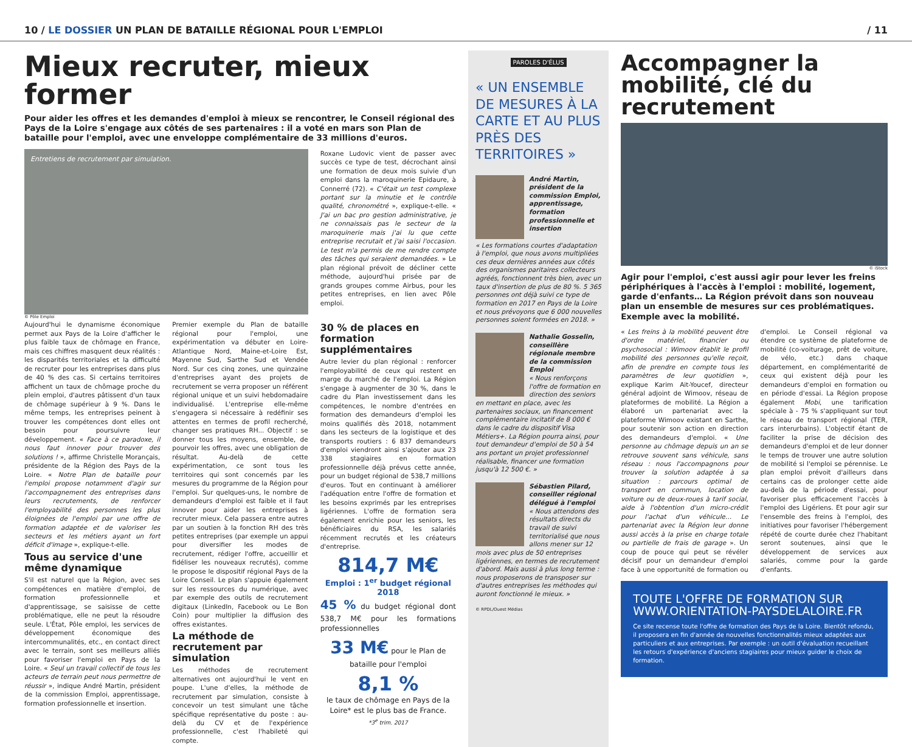10 / LE DOSSIER UN PLAN DE BATAILLE RÉGIONAL POUR L'EMPLOI
/ 11
Mieux recruter, mieux former
Pour aider les offres et les demandes d'emploi à mieux se rencontrer, le Conseil régional des Pays de la Loire s'engage aux côtés de ses partenaires : il a voté en mars son Plan de bataille pour l'emploi, avec une enveloppe complémentaire de 33 millions d'euros.
Entretiens de recrutement par simulation.
© Pôle Emploi
Roxane Ludovic vient de passer avec succès ce type de test, décrochant ainsi une formation de deux mois suivie d'un emploi dans la maroquinerie Epidaure, à Connerré (72). « C'était un test complexe portant sur la minutie et le contrôle qualité, chronométré », explique-t-elle. « J'ai un bac pro gestion administrative, je ne connaissais pas le secteur de la maroquinerie mais j'ai lu que cette entreprise recrutait et j'ai saisi l'occasion. Le test m'a permis de me rendre compte des tâches qui seraient demandées. » Le plan régional prévoit de décliner cette méthode, aujourd'hui prisée par de grands groupes comme Airbus, pour les petites entreprises, en lien avec Pôle emploi.
Aujourd'hui le dynamisme économique permet aux Pays de la Loire d'afficher le plus faible taux de chômage en France, mais ces chiffres masquent deux réalités : les disparités territoriales et la difficulté de recruter pour les entreprises dans plus de 40 % des cas. Si certains territoires affichent un taux de chômage proche du plein emploi, d'autres pâtissent d'un taux de chômage supérieur à 9 %. Dans le même temps, les entreprises peinent à trouver les compétences dont elles ont besoin pour poursuivre leur développement. « Face à ce paradoxe, il nous faut innover pour trouver des solutions ! », affirme Christelle Morançais, présidente de la Région des Pays de la Loire. « Notre Plan de bataille pour l'emploi propose notamment d'agir sur l'accompagnement des entreprises dans leurs recrutements, de renforcer l'employabilité des personnes les plus éloignées de l'emploi par une offre de formation adaptée et de valoriser les secteurs et les métiers ayant un fort déficit d'image », explique-t-elle.
Tous au service d'une même dynamique
S'il est naturel que la Région, avec ses compétences en matière d'emploi, de formation professionnelle et d'apprentissage, se saisisse de cette problématique, elle ne peut la résoudre seule. L'État, Pôle emploi, les services de développement économique des intercommunalités, etc., en contact direct avec le terrain, sont ses meilleurs alliés pour favoriser l'emploi en Pays de la Loire. « Seul un travail collectif de tous les acteurs de terrain peut nous permettre de réussir », indique André Martin, président de la commission Emploi, apprentissage, formation professionnelle et insertion.
Premier exemple du Plan de bataille régional pour l'emploi, une expérimentation va débuter en Loire-Atlantique Nord, Maine-et-Loire Est, Mayenne Sud, Sarthe Sud et Vendée Nord. Sur ces cinq zones, une quinzaine d'entreprises ayant des projets de recrutement se verra proposer un référent régional unique et un suivi hebdomadaire individualisé. L'entreprise elle-même s'engagera si nécessaire à redéfinir ses attentes en termes de profil recherché, changer ses pratiques RH... Objectif : se donner tous les moyens, ensemble, de pourvoir les offres, avec une obligation de résultat. Au-delà de cette expérimentation, ce sont tous les territoires qui sont concernés par les mesures du programme de la Région pour l'emploi. Sur quelques-uns, le nombre de demandeurs d'emploi est faible et il faut innover pour aider les entreprises à recruter mieux. Cela passera entre autres par un soutien à la fonction RH des très petites entreprises (par exemple un appui pour diversifier les modes de recrutement, rédiger l'offre, accueillir et fidéliser les nouveaux recrutés), comme le propose le dispositif régional Pays de la Loire Conseil. Le plan s'appuie également sur les ressources du numérique, avec par exemple des outils de recrutement digitaux (LinkedIn, Facebook ou Le Bon Coin) pour multiplier la diffusion des offres existantes.
La méthode de recrutement par simulation
Les méthodes de recrutement alternatives ont aujourd'hui le vent en poupe. L'une d'elles, la méthode de recrutement par simulation, consiste à concevoir un test simulant une tâche spécifique représentative du poste : au-delà du CV et de l'expérience professionnelle, c'est l'habileté qui compte.
30 % de places en formation supplémentaires
Autre levier du plan régional : renforcer l'employabilité de ceux qui restent en marge du marché de l'emploi. La Région s'engage à augmenter de 30 %, dans le cadre du Plan investissement dans les compétences, le nombre d'entrées en formation des demandeurs d'emploi les moins qualifiés dès 2018, notamment dans les secteurs de la logistique et des transports routiers : 6 837 demandeurs d'emploi viendront ainsi s'ajouter aux 23 338 stagiaires en formation professionnelle déjà prévus cette année, pour un budget régional de 538,7 millions d'euros. Tout en continuant à améliorer l'adéquation entre l'offre de formation et les besoins exprimés par les entreprises ligériennes. L'offre de formation sera également enrichie pour les seniors, les bénéficiaires du RSA, les salariés récemment recrutés et les créateurs d'entreprise.
814,7 M€
Emploi : 1<sup>er</sup> budget régional 2018
45 % du budget régional dont 538,7 M€ pour les formations professionnelles
33 M€ pour le Plan de bataille pour l'emploi
8,1 %
le taux de chômage en Pays de la Loire* est le plus bas de France.
*3<sup>e</sup> trim. 2017
PAROLES D'ÉLUS
« UN ENSEMBLE DE MESURES À LA CARTE ET AU PLUS PRÈS DES TERRITOIRES »
André Martin, président de la commission Emploi, apprentissage, formation professionnelle et insertion
« Les formations courtes d'adaptation à l'emploi, que nous avons multipliées ces deux dernières années aux côtés des organismes paritaires collecteurs agréés, fonctionnent très bien, avec un taux d'insertion de plus de 80 %. 5 365 personnes ont déjà suivi ce type de formation en 2017 en Pays de la Loire et nous prévoyons que 6 000 nouvelles personnes soient formées en 2018. »
Nathalie Gosselin, conseillère régionale membre de la commission Emploi
« Nous renforçons l'offre de formation en direction des seniors en mettant en place, avec les partenaires sociaux, un financement complémentaire incitatif de 8 000 € dans le cadre du dispositif Visa Métiers+. La Région pourra ainsi, pour tout demandeur d'emploi de 50 à 54 ans portant un projet professionnel réalisable, financer une formation jusqu'à 12 500 €. »
Sébastien Pilard, conseiller régional délégué à l'emploi
« Nous attendons des résultats directs du travail de suivi territorialisé que nous allons mener sur 12 mois avec plus de 50 entreprises ligériennes, en termes de recrutement d'abord. Mais aussi à plus long terme : nous proposerons de transposer sur d'autres entreprises les méthodes qui auront fonctionné le mieux. »
© RPDL/Ouest Médias
Accompagner la mobilité, clé du recrutement
© iStock
Agir pour l'emploi, c'est aussi agir pour lever les freins périphériques à l'accès à l'emploi : mobilité, logement, garde d'enfants… La Région prévoit dans son nouveau plan un ensemble de mesures sur ces problématiques. Exemple avec la mobilité.
« Les freins à la mobilité peuvent être d'ordre matériel, financier ou psychosocial : Wimoov établit le profil mobilité des personnes qu'elle reçoit, afin de prendre en compte tous les paramètres de leur quotidien », explique Karim Ait-Youcef, directeur général adjoint de Wimoov, réseau de plateformes de mobilité. La Région a élaboré un partenariat avec la plateforme Wimoov existant en Sarthe, pour soutenir son action en direction des demandeurs d'emploi. « Une personne au chômage depuis un an se retrouve souvent sans véhicule, sans réseau : nous l'accompagnons pour trouver la solution adaptée à sa situation : parcours optimal de transport en commun, location de voiture ou de deux-roues à tarif social, aide à l'obtention d'un micro-crédit pour l'achat d'un véhicule… Le partenariat avec la Région leur donne aussi accès à la prise en charge totale ou partielle de frais de garage ». Un coup de pouce qui peut se révéler décisif pour un demandeur d'emploi face à une opportunité de formation ou d'emploi. Le Conseil régional va étendre ce système de plateforme de mobilité (co-voiturage, prêt de voiture, de vélo, etc.) dans chaque département, en complémentarité de ceux qui existent déjà pour les demandeurs d'emploi en formation ou en période d'essai. La Région propose également Mobi, une tarification spéciale à - 75 % s'appliquant sur tout le réseau de transport régional (TER, cars interurbains). L'objectif étant de faciliter la prise de décision des demandeurs d'emploi et de leur donner le temps de trouver une autre solution de mobilité si l'emploi se pérennise. Le plan emploi prévoit d'ailleurs dans certains cas de prolonger cette aide au-delà de la période d'essai, pour favoriser plus efficacement l'accès à l'emploi des Ligériens. Et pour agir sur l'ensemble des freins à l'emploi, des initiatives pour favoriser l'hébergement répété de courte durée chez l'habitant seront soutenues, ainsi que le développement de services aux salariés, comme pour la garde d'enfants.
TOUTE L'OFFRE DE FORMATION SUR WWW.ORIENTATION-PAYSDELALOIRE.FR
Ce site recense toute l'offre de formation des Pays de la Loire. Bientôt refondu, il proposera en fin d'année de nouvelles fonctionnalités mieux adaptées aux particuliers et aux entreprises. Par exemple : un outil d'évaluation recueillant les retours d'expérience d'anciens stagiaires pour mieux guider le choix de formation.